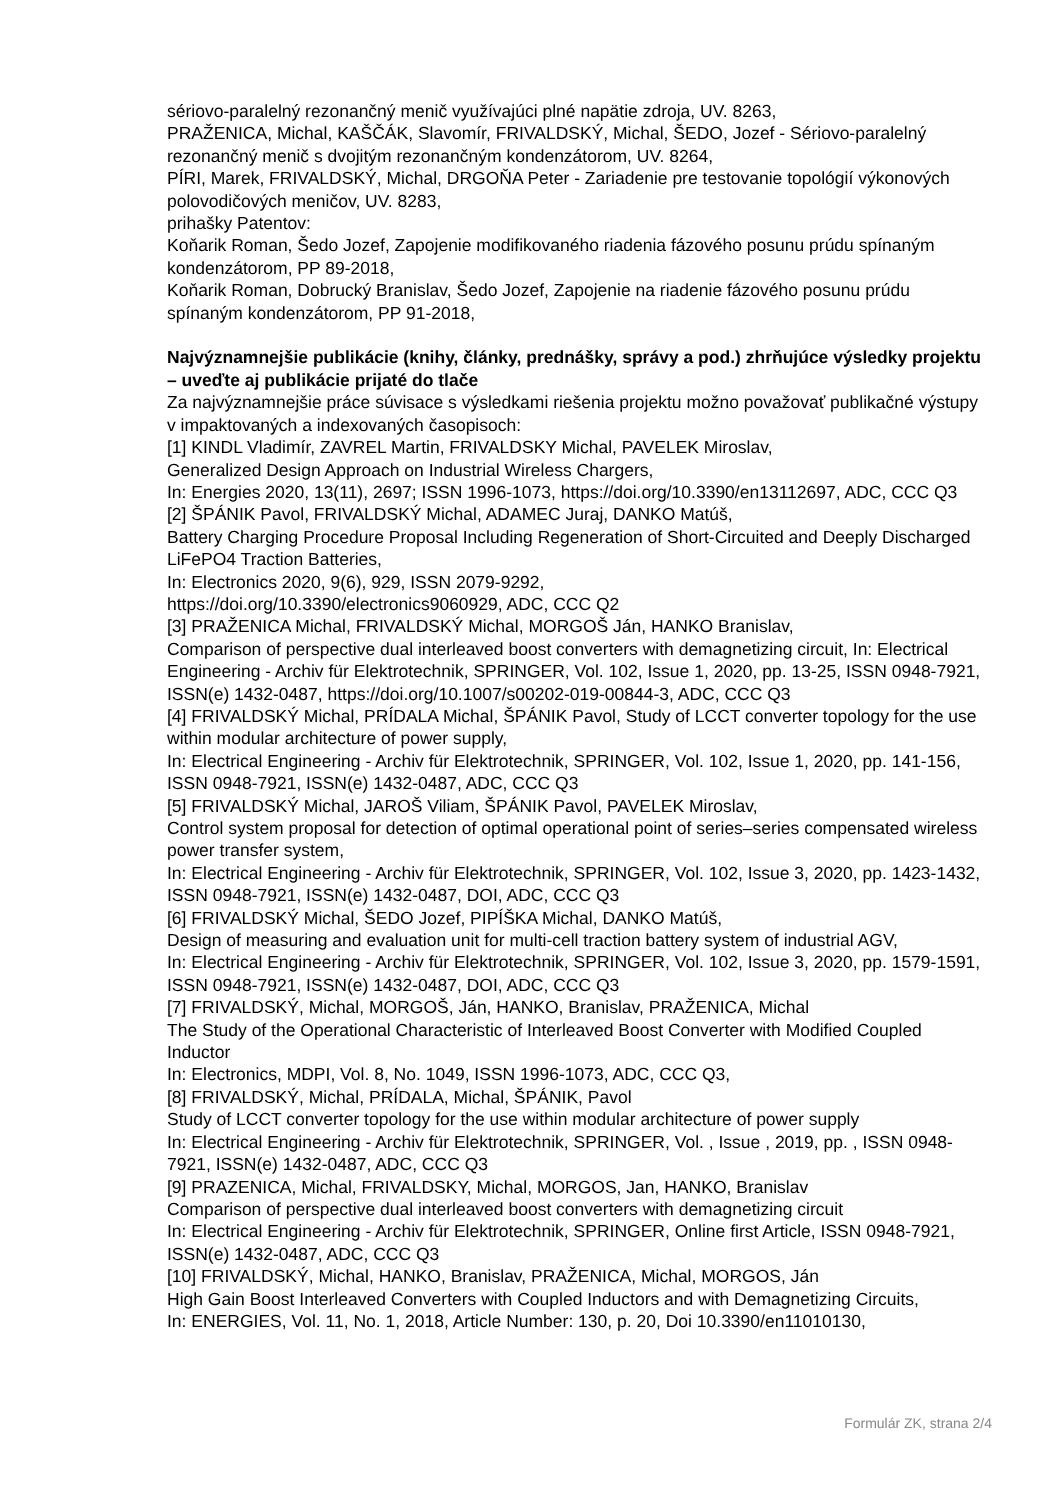sériovo-paralelný rezonančný menič využívajúci plné napätie zdroja, UV. 8263,
PRAŽENICA, Michal, KAŠČÁK, Slavomír, FRIVALDSKÝ, Michal, ŠEDO, Jozef - Sériovo-paralelný rezonančný menič s dvojitým rezonančným kondenzátorom, UV. 8264,
PÍRI, Marek, FRIVALDSKÝ, Michal, DRGOŇA Peter - Zariadenie pre testovanie topológií výkonových polovodičových meničov, UV. 8283,
prihašky Patentov:
Koňarik Roman, Šedo Jozef, Zapojenie modifikovaného riadenia fázového posunu prúdu spínaným kondenzátorom, PP 89-2018,
Koňarik Roman, Dobrucký Branislav, Šedo Jozef, Zapojenie na riadenie fázového posunu prúdu spínaným kondenzátorom, PP 91-2018,
Najvýznamnejšie publikácie (knihy, články, prednášky, správy a pod.) zhrňujúce výsledky projektu – uveďte aj publikácie prijaté do tlače
Za najvýznamnejšie práce súvisace s výsledkami riešenia projektu možno považovať publikačné výstupy v impaktovaných a indexovaných časopisoch:
[1] KINDL Vladimír, ZAVREL Martin, FRIVALDSKY Michal, PAVELEK Miroslav,
Generalized Design Approach on Industrial Wireless Chargers,
In: Energies 2020, 13(11), 2697; ISSN 1996-1073, https://doi.org/10.3390/en13112697, ADC, CCC Q3
[2] ŠPÁNIK Pavol, FRIVALDSKÝ Michal, ADAMEC Juraj, DANKO Matúš,
Battery Charging Procedure Proposal Including Regeneration of Short-Circuited and Deeply Discharged LiFePO4 Traction Batteries,
In: Electronics 2020, 9(6), 929, ISSN 2079-9292,
https://doi.org/10.3390/electronics9060929, ADC, CCC Q2
[3] PRAŽENICA Michal, FRIVALDSKÝ Michal, MORGOŠ Ján, HANKO Branislav,
Comparison of perspective dual interleaved boost converters with demagnetizing circuit, In: Electrical Engineering - Archiv für Elektrotechnik, SPRINGER, Vol. 102, Issue 1, 2020, pp. 13-25, ISSN 0948-7921, ISSN(e) 1432-0487, https://doi.org/10.1007/s00202-019-00844-3, ADC, CCC Q3
[4] FRIVALDSKÝ Michal, PRÍDALA Michal, ŠPÁNIK Pavol, Study of LCCT converter topology for the use within modular architecture of power supply,
In: Electrical Engineering - Archiv für Elektrotechnik, SPRINGER, Vol. 102, Issue 1, 2020, pp. 141-156, ISSN 0948-7921, ISSN(e) 1432-0487, ADC, CCC Q3
[5] FRIVALDSKÝ Michal, JAROŠ Viliam, ŠPÁNIK Pavol, PAVELEK Miroslav,
Control system proposal for detection of optimal operational point of series–series compensated wireless power transfer system,
In: Electrical Engineering - Archiv für Elektrotechnik, SPRINGER, Vol. 102, Issue 3, 2020, pp. 1423-1432, ISSN 0948-7921, ISSN(e) 1432-0487, DOI, ADC, CCC Q3
[6] FRIVALDSKÝ Michal, ŠEDO Jozef, PIPÍŠKA Michal, DANKO Matúš,
Design of measuring and evaluation unit for multi-cell traction battery system of industrial AGV,
In: Electrical Engineering - Archiv für Elektrotechnik, SPRINGER, Vol. 102, Issue 3, 2020, pp. 1579-1591, ISSN 0948-7921, ISSN(e) 1432-0487, DOI, ADC, CCC Q3
[7] FRIVALDSKÝ, Michal, MORGOŠ, Ján, HANKO, Branislav, PRAŽENICA, Michal
The Study of the Operational Characteristic of Interleaved Boost Converter with Modified Coupled Inductor
In: Electronics, MDPI, Vol. 8, No. 1049, ISSN 1996-1073, ADC, CCC Q3,
[8] FRIVALDSKÝ, Michal, PRÍDALA, Michal, ŠPÁNIK, Pavol
Study of LCCT converter topology for the use within modular architecture of power supply
In: Electrical Engineering - Archiv für Elektrotechnik, SPRINGER, Vol. , Issue , 2019, pp. , ISSN 0948-7921, ISSN(e) 1432-0487, ADC, CCC Q3
[9] PRAZENICA, Michal, FRIVALDSKY, Michal, MORGOS, Jan, HANKO, Branislav
Comparison of perspective dual interleaved boost converters with demagnetizing circuit
In: Electrical Engineering - Archiv für Elektrotechnik, SPRINGER, Online first Article, ISSN 0948-7921, ISSN(e) 1432-0487, ADC, CCC Q3
[10] FRIVALDSKÝ, Michal, HANKO, Branislav, PRAŽENICA, Michal, MORGOS, Ján
High Gain Boost Interleaved Converters with Coupled Inductors and with Demagnetizing Circuits,
In: ENERGIES, Vol. 11, No. 1, 2018, Article Number: 130, p. 20, Doi 10.3390/en11010130,
Formulár ZK, strana 2/4